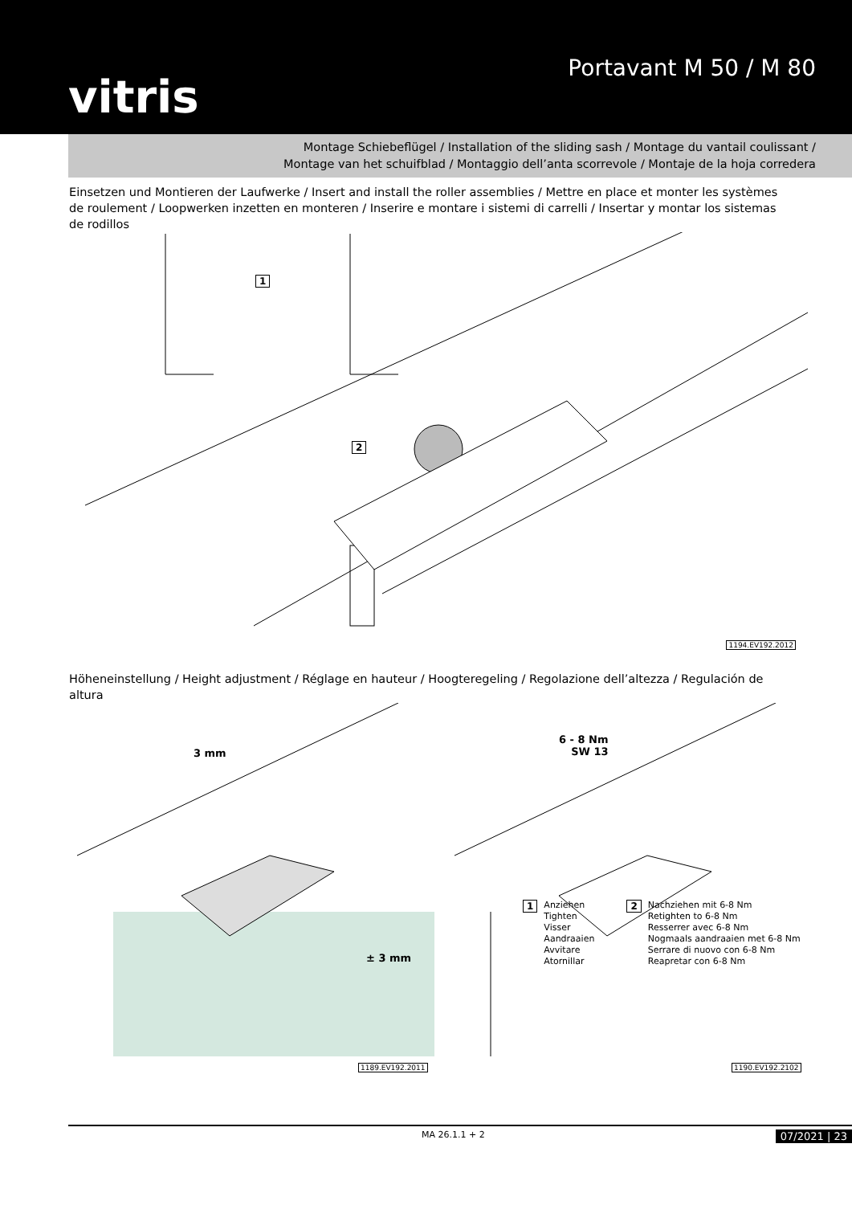vitris
Portavant M 50 / M 80
Montage Schiebeflügel / Installation of the sliding sash / Montage du vantail coulissant /
Montage van het schuifblad / Montaggio dell’anta scorrevole / Montaje de la hoja corredera
Einsetzen und Montieren der Laufwerke / Insert and install the roller assemblies / Mettre en place et monter les systèmes de roulement / Loopwerken inzetten en monteren / Inserire e montare i sistemi di carrelli / Insertar y montar los sistemas de rodillos
1
2
1194.EV192.2012
Höheneinstellung / Height adjustment / Réglage en hauteur / Hoogteregeling / Regolazione dell’altezza / Regulación de altura
3 mm
± 3 mm
1189.EV192.2011
6 - 8 Nm
SW 13
1 Anziehen
Tighten
Visser
Aandraaien
Avvitare
Atornillar
2 Nachziehen mit 6-8 Nm
Retighten to 6-8 Nm
Resserrer avec 6-8 Nm
Nogmaals aandraaien met 6-8 Nm
Serrare di nuovo con 6-8 Nm
Reapretar con 6-8 Nm
1190.EV192.2102
MA 26.1.1 + 2 07/2021 | 23